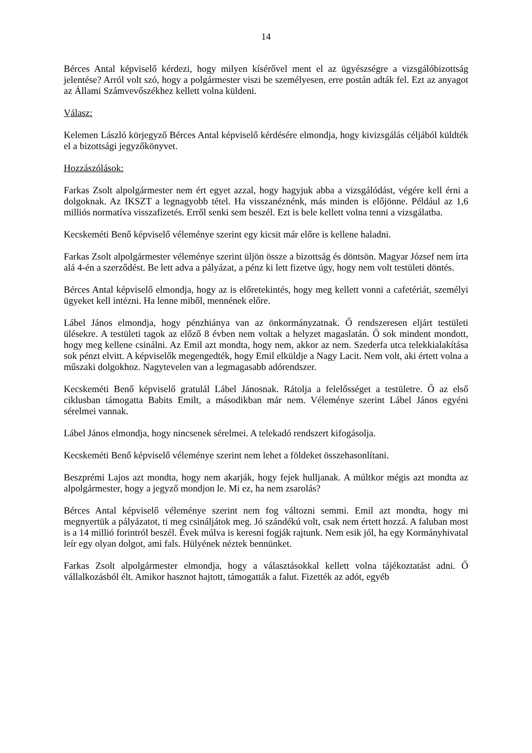14
Bérces Antal képviselő kérdezi, hogy milyen kísérővel ment el az ügyészségre a vizsgálóbizottság jelentése? Arról volt szó, hogy a polgármester viszi be személyesen, erre postán adták fel. Ezt az anyagot az Állami Számvevőszékhez kellett volna küldeni.
Válasz:
Kelemen László körjegyző Bérces Antal képviselő kérdésére elmondja, hogy kivizsgálás céljából küldték el a bizottsági jegyzőkönyvet.
Hozzászólások:
Farkas Zsolt alpolgármester nem ért egyet azzal, hogy hagyjuk abba a vizsgálódást, végére kell érni a dolgoknak. Az IKSZT a legnagyobb tétel. Ha visszanéznénk, más minden is előjönne. Például az 1,6 milliós normatíva visszafizetés. Erről senki sem beszél. Ezt is bele kellett volna tenni a vizsgálatba.
Kecskeméti Benő képviselő véleménye szerint egy kicsit már előre is kellene haladni.
Farkas Zsolt alpolgármester véleménye szerint üljön össze a bizottság és döntsön. Magyar József nem írta alá 4-én a szerződést. Be lett adva a pályázat, a pénz ki lett fizetve úgy, hogy nem volt testületi döntés.
Bérces Antal képviselő elmondja, hogy az is előretekintés, hogy meg kellett vonni a cafetériát, személyi ügyeket kell intézni. Ha lenne miből, mennének előre.
Lábel János elmondja, hogy pénzhiánya van az önkormányzatnak. Ő rendszeresen eljárt testületi ülésekre. A testületi tagok az előző 8 évben nem voltak a helyzet magaslatán. Ő sok mindent mondott, hogy meg kellene csinálni. Az Emil azt mondta, hogy nem, akkor az nem. Szederfa utca telekkialakítása sok pénzt elvitt. A képviselők megengedték, hogy Emil elküldje a Nagy Lacit. Nem volt, aki értett volna a műszaki dolgokhoz. Nagytevelen van a legmagasabb adórendszer.
Kecskeméti Benő képviselő gratulál Lábel Jánosnak. Rátolja a felelősséget a testületre. Ő az első ciklusban támogatta Babits Emilt, a másodikban már nem. Véleménye szerint Lábel János egyéni sérelmei vannak.
Lábel János elmondja, hogy nincsenek sérelmei. A telekadó rendszert kifogásolja.
Kecskeméti Benő képviselő véleménye szerint nem lehet a földeket összehasonlítani.
Beszprémi Lajos azt mondta, hogy nem akarják, hogy fejek hulljanak. A múltkor mégis azt mondta az alpolgármester, hogy a jegyző mondjon le. Mi ez, ha nem zsarolás?
Bérces Antal képviselő véleménye szerint nem fog változni semmi. Emil azt mondta, hogy mi megnyertük a pályázatot, ti meg csináljátok meg. Jó szándékú volt, csak nem értett hozzá. A faluban most is a 14 millió forintról beszél. Évek múlva is keresni fogják rajtunk. Nem esik jól, ha egy Kormányhivatal leír egy olyan dolgot, ami fals. Hülyének néztek bennünket.
Farkas Zsolt alpolgármester elmondja, hogy a választásokkal kellett volna tájékoztatást adni. Ő vállalkozásból élt. Amikor hasznot hajtott, támogatták a falut. Fizették az adót, egyéb